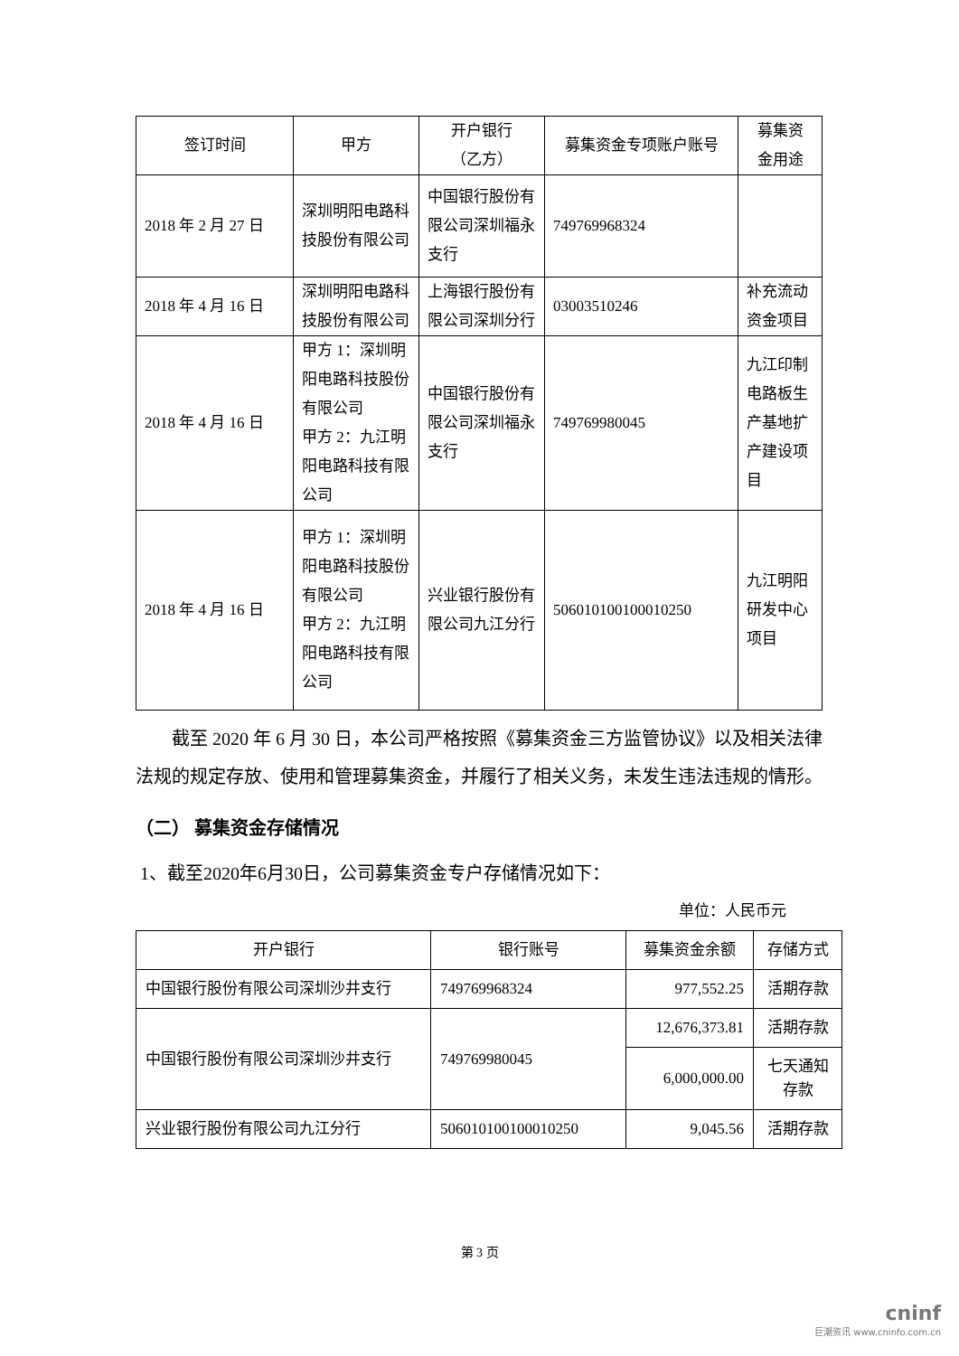| 签订时间 | 甲方 | 开户银行 （乙方） | 募集资金专项账户账号 | 募集资 金用途 |
| --- | --- | --- | --- | --- |
| 2018 年 2 月 27 日 | 深圳明阳电路科技股份有限公司 | 中国银行股份有限公司深圳福永支行 | 749769968324 | |
| 2018 年 4 月 16 日 | 深圳明阳电路科技股份有限公司 | 上海银行股份有限公司深圳分行 | 03003510246 | 补充流动资金项目 |
| 2018 年 4 月 16 日 | 甲方 1：深圳明阳电路科技股份有限公司 甲方 2：九江明阳电路科技有限公司 | 中国银行股份有限公司深圳福永支行 | 749769980045 | 九江印制电路板生产基地扩产建设项目 |
| 2018 年 4 月 16 日 | 甲方 1：深圳明阳电路科技股份有限公司 甲方 2：九江明阳电路科技有限公司 | 兴业银行股份有限公司九江分行 | 506010100100010250 | 九江明阳研发中心项目 |
截至 2020 年 6 月 30 日，本公司严格按照《募集资金三方监管协议》以及相关法律法规的规定存放、使用和管理募集资金，并履行了相关义务，未发生违法违规的情形。
（二） 募集资金存储情况
1、截至2020年6月30日，公司募集资金专户存储情况如下：
单位：人民币元
| 开户银行 | 银行账号 | 募集资金余额 | 存储方式 |
| --- | --- | --- | --- |
| 中国银行股份有限公司深圳沙井支行 | 749769968324 | 977,552.25 | 活期存款 |
| 中国银行股份有限公司深圳沙井支行 | 749769980045 | 12,676,373.81 | 活期存款 |
| | | 6,000,000.00 | 七天通知 存款 |
| 兴业银行股份有限公司九江分行 | 506010100100010250 | 9,045.56 | 活期存款 |
第 3 页
cninf
巨潮资讯 www.cninfo.com.cn